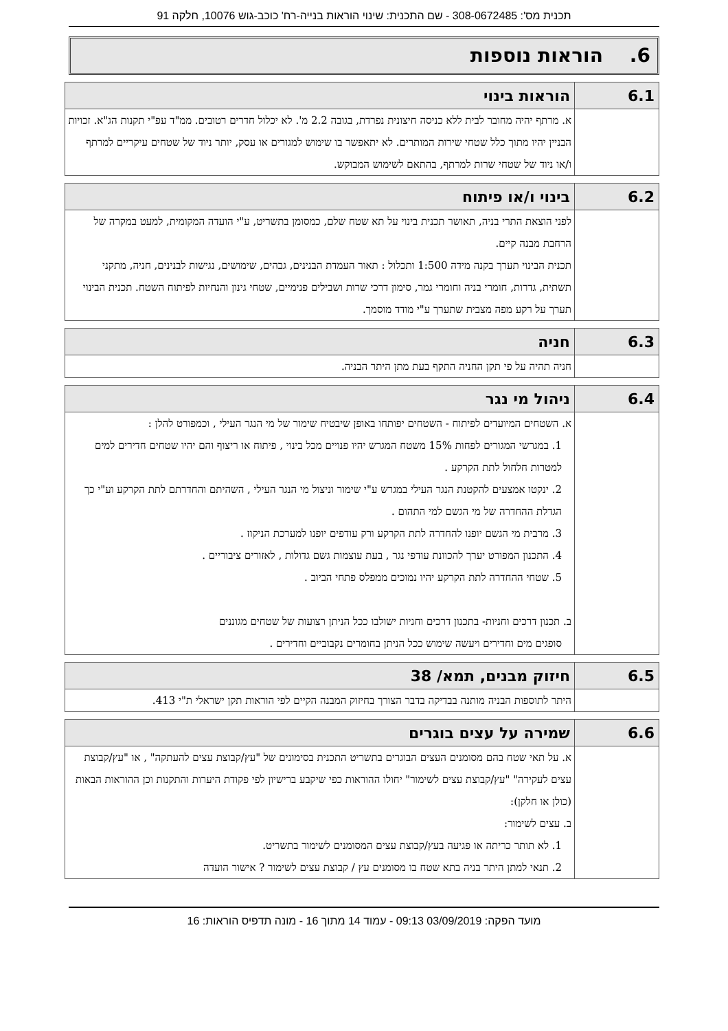תכנית מס': 308-0672485 - שם התכנית: שינוי הוראות בנייה-רח' כוכב-גוש 10076, חלקה 91
6. הוראות נוספות
| 6.1 | הוראות בינוי |
| --- | --- |
| | א. מרתף יהיה מחובר לבית ללא כניסה חיצונית נפרדת, בגובה 2.2 מ'. לא יכלול חדרים רטובים. ממ"ד עפ"י תקנות הג"א. זכויות הבניין יהיו מתוך כלל שטחי שירות המותרים. לא יתאפשר בו שימוש למגורים או עסק, יותר ניוד של שטחים עיקריים למרתף ו/או ניוד של שטחי שרות למרתף, בהתאם לשימוש המבוקש. |
| 6.2 | בינוי ו/או פיתוח |
| --- | --- |
| | לפני הוצאת התרי בניה, תאושר תכנית בינוי על תא שטח שלם, כמסומן בתשריט, ע"י הועדה המקומית, למעט במקרה של הרחבת מבנה קיים. תכנית הבינוי תערך בקנה מידה 1:500 ותכלול : תאור העמדת הבנינים, גבהים, שימושים, נגישות לבנינים, חניה, מתקני תשתית, גדרות, חומרי בניה וחומרי גמר, סימון דרכי שרות ושבילים פנימיים, שטחי גינון והנחיות לפיתוח השטח. תכנית הבינוי תערך על רקע מפה מצבית שתערך ע"י מודד מוסמך. |
| 6.3 | חניה |
| --- | --- |
| | חניה תהיה על פי תקן החניה התקף בעת מתן היתר הבניה. |
| 6.4 | ניהול מי נגר |
| --- | --- |
| | א. השטחים המיועדים לפיתוח - השטחים יפותחו באופן שיבטיח שימור של מי הנגר העילי , וכמפורט להלן : 1. במגרשי המגורים לפחות 15% משטח המגרש יהיו פנויים מכל בינוי , פיתוח או ריצוף והם יהיו שטחים חדירים למים למטרות חלחול לתת הקרקע . 2. ינקטו אמצעים להקטנת הנגר העילי במגרש ע"י שימור וניצול מי הנגר העילי , השהיתם והחדרתם לתת הקרקע וע"י כך הגדלת ההחדרה של מי הגשם למי התהום . 3. מרבית מי הגשם יופנו להחדרה לתת הקרקע ורק עודפים יופנו למערכת הניקוז . 4. התכנון המפורט יערך להכוונת עודפי נגר , בעת עוצמות גשם גדולות , לאזורים ציבוריים . 5. שטחי ההחדרה לתת הקרקע יהיו נמוכים ממפלס פתחי הביוב . ב. תכנון דרכים וחניות- בתכנון דרכים וחניות ישולבו ככל הניתן רצועות של שטחים מגוננים סופגים מים וחדירים ויעשה שימוש ככל הניתן בחומרים נקבוביים וחדירים . |
| 6.5 | חיזוק מבנים, תמא/ 38 |
| --- | --- |
| | היתר לתוספות הבניה מותנה בבדיקה בדבר הצורך בחיזוק המבנה הקיים לפי הוראות תקן ישראלי ת"י 413. |
| 6.6 | שמירה על עצים בוגרים |
| --- | --- |
| | א. על תאי שטח בהם מסומנים העצים הבוגרים בתשריט התכנית בסימונים של "עץ/קבוצת עצים להעתקה" , או "עץ/קבוצת עצים לעקירה" "עץ/קבוצת עצים לשימור" יחולו ההוראות כפי שיקבע ברישיון לפי פקודת היערות והתקנות וכן ההוראות הבאות (כולן או חלקן): ב. עצים לשימור: 1. לא תותר כריתה או פגיעה בעץ/קבוצת עצים המסומנים לשימור בתשריט. 2. תנאי למתן היתר בניה בתא שטח בו מסומנים עץ / קבוצת עצים לשימור ? אישור הועדה |
מועד הפקה: 03/09/2019 09:13 - עמוד 14 מתוך 16 - מונה תדפיס הוראות: 16